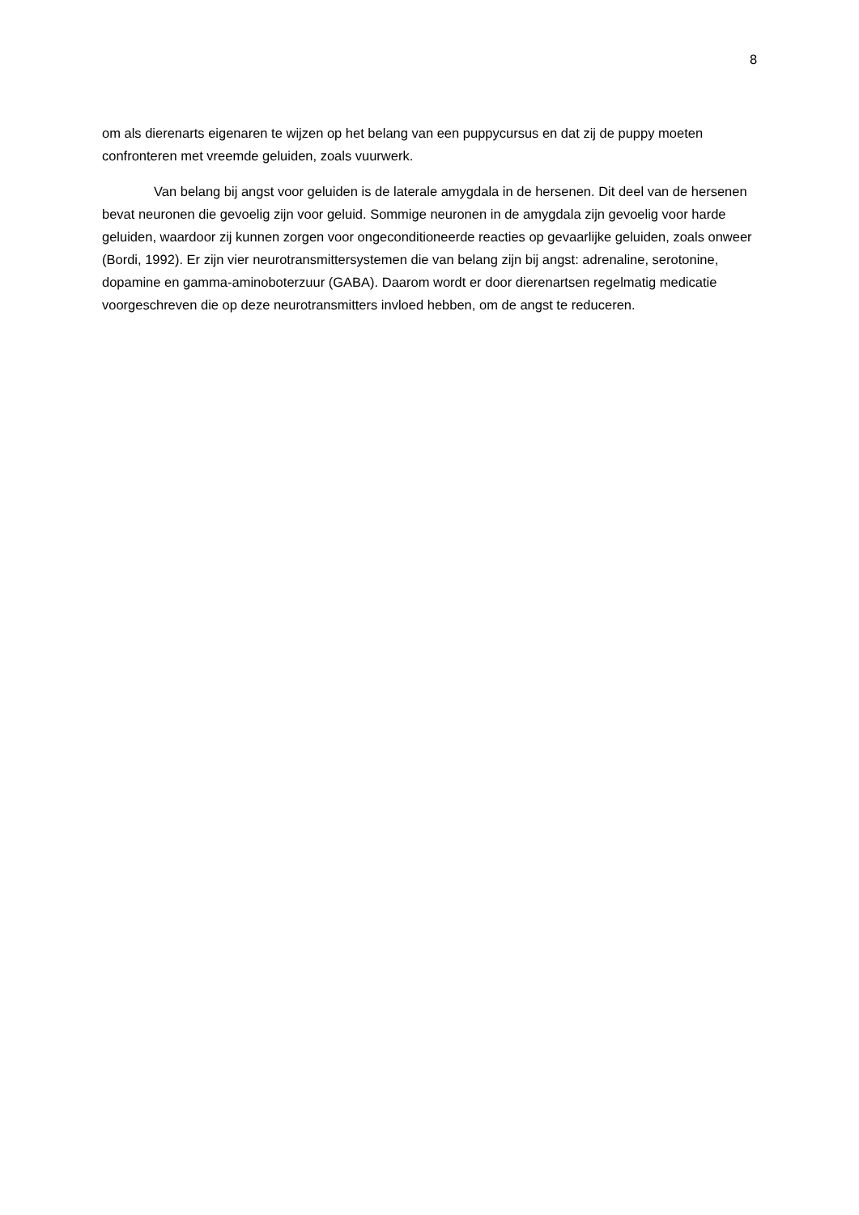8
om als dierenarts eigenaren te wijzen op het belang van een puppycursus en dat zij de puppy moeten confronteren met vreemde geluiden, zoals vuurwerk.
Van belang bij angst voor geluiden is de laterale amygdala in de hersenen. Dit deel van de hersenen bevat neuronen die gevoelig zijn voor geluid. Sommige neuronen in de amygdala zijn gevoelig voor harde geluiden, waardoor zij kunnen zorgen voor ongeconditioneerde reacties op gevaarlijke geluiden, zoals onweer (Bordi, 1992). Er zijn vier neurotransmittersystemen die van belang zijn bij angst: adrenaline, serotonine, dopamine en gamma-aminoboterzuur (GABA). Daarom wordt er door dierenartsen regelmatig medicatie voorgeschreven die op deze neurotransmitters invloed hebben, om de angst te reduceren.